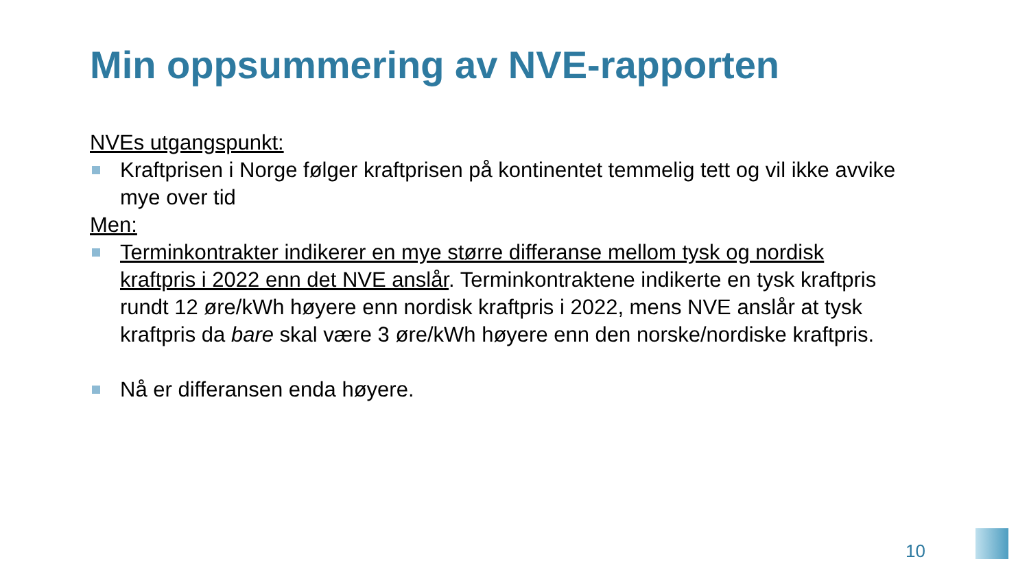Min oppsummering av NVE-rapporten
NVEs utgangspunkt:
Kraftprisen i Norge følger kraftprisen på kontinentet temmelig tett og vil ikke avvike mye over tid
Men:
Terminkontrakter indikerer en mye større differanse mellom tysk og nordisk kraftpris i 2022 enn det NVE anslår. Terminkontraktene indikerte en tysk kraftpris rundt 12 øre/kWh høyere enn nordisk kraftpris i 2022, mens NVE anslår at tysk kraftpris da bare skal være 3 øre/kWh høyere enn den norske/nordiske kraftpris.
Nå er differansen enda høyere.
10